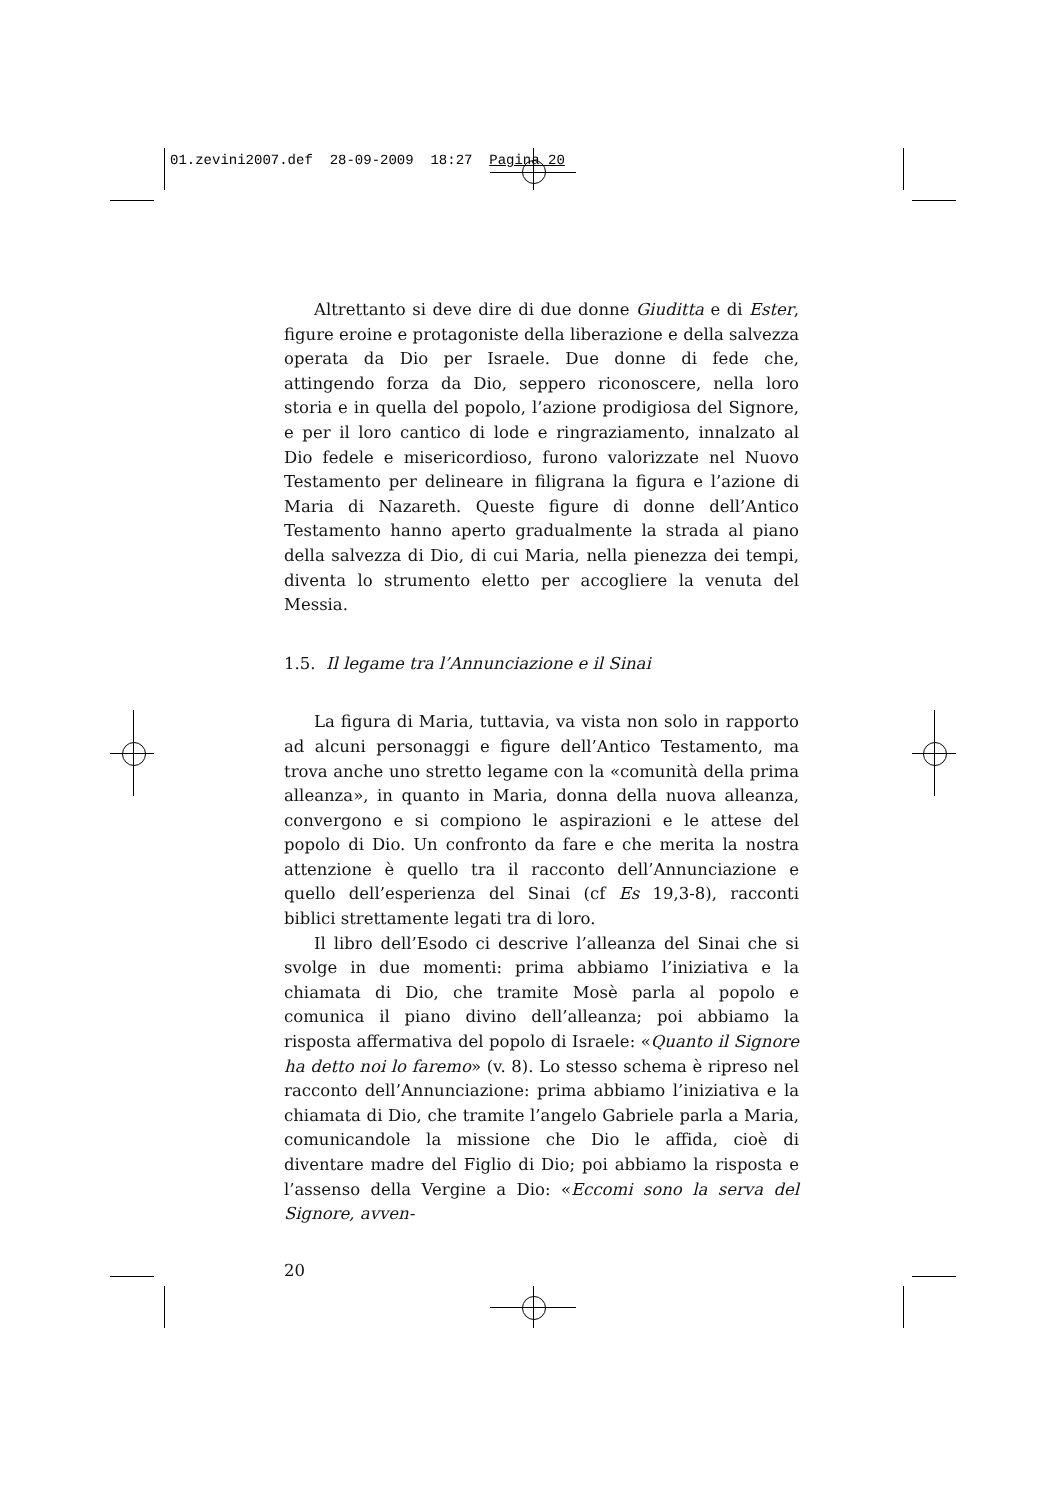01.zevini2007.def 28-09-2009 18:27 Pagina 20
Altrettanto si deve dire di due donne Giuditta e di Ester, figure eroine e protagoniste della liberazione e della salvezza operata da Dio per Israele. Due donne di fede che, attingendo forza da Dio, seppero riconoscere, nella loro storia e in quella del popolo, l’azione prodigiosa del Signore, e per il loro cantico di lode e ringraziamento, innalzato al Dio fedele e misericordioso, furono valorizzate nel Nuovo Testamento per delineare in filigrana la figura e l’azione di Maria di Nazareth. Queste figure di donne dell’Antico Testamento hanno aperto gradualmente la strada al piano della salvezza di Dio, di cui Maria, nella pienezza dei tempi, diventa lo strumento eletto per accogliere la venuta del Messia.
1.5. Il legame tra l’Annunciazione e il Sinai
La figura di Maria, tuttavia, va vista non solo in rapporto ad alcuni personaggi e figure dell’Antico Testamento, ma trova anche uno stretto legame con la «comunità della prima alleanza», in quanto in Maria, donna della nuova alleanza, convergono e si compiono le aspirazioni e le attese del popolo di Dio. Un confronto da fare e che merita la nostra attenzione è quello tra il racconto dell’Annunciazione e quello dell’esperienza del Sinai (cf Es 19,3-8), racconti biblici strettamente legati tra di loro.
Il libro dell’Esodo ci descrive l’alleanza del Sinai che si svolge in due momenti: prima abbiamo l’iniziativa e la chiamata di Dio, che tramite Mosè parla al popolo e comunica il piano divino dell’alleanza; poi abbiamo la risposta affermativa del popolo di Israele: «Quanto il Signore ha detto noi lo faremo» (v. 8). Lo stesso schema è ripreso nel racconto dell’Annunciazione: prima abbiamo l’iniziativa e la chiamata di Dio, che tramite l’angelo Gabriele parla a Maria, comunicandole la missione che Dio le affida, cioè di diventare madre del Figlio di Dio; poi abbiamo la risposta e l’assenso della Vergine a Dio: «Eccomi sono la serva del Signore, avven-
20